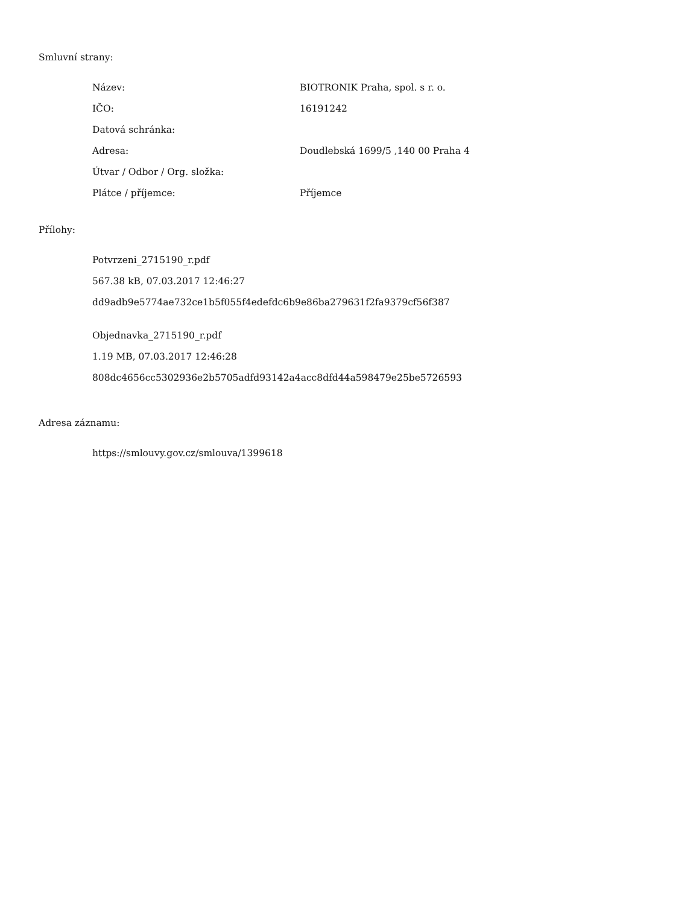Smluvní strany:
| Název: | BIOTRONIK Praha, spol. s r. o. |
| IČO: | 16191242 |
| Datová schránka: | |
| Adresa: | Doudlebská 1699/5 ,140 00 Praha 4 |
| Útvar / Odbor / Org. složka: | |
| Plátce / příjemce: | Příjemce |
Přílohy:
Potvrzeni_2715190_r.pdf
567.38 kB, 07.03.2017 12:46:27
dd9adb9e5774ae732ce1b5f055f4edefdc6b9e86ba279631f2fa9379cf56f387
Objednavka_2715190_r.pdf
1.19 MB, 07.03.2017 12:46:28
808dc4656cc5302936e2b5705adfd93142a4acc8dfd44a598479e25be5726593
Adresa záznamu:
https://smlouvy.gov.cz/smlouva/1399618